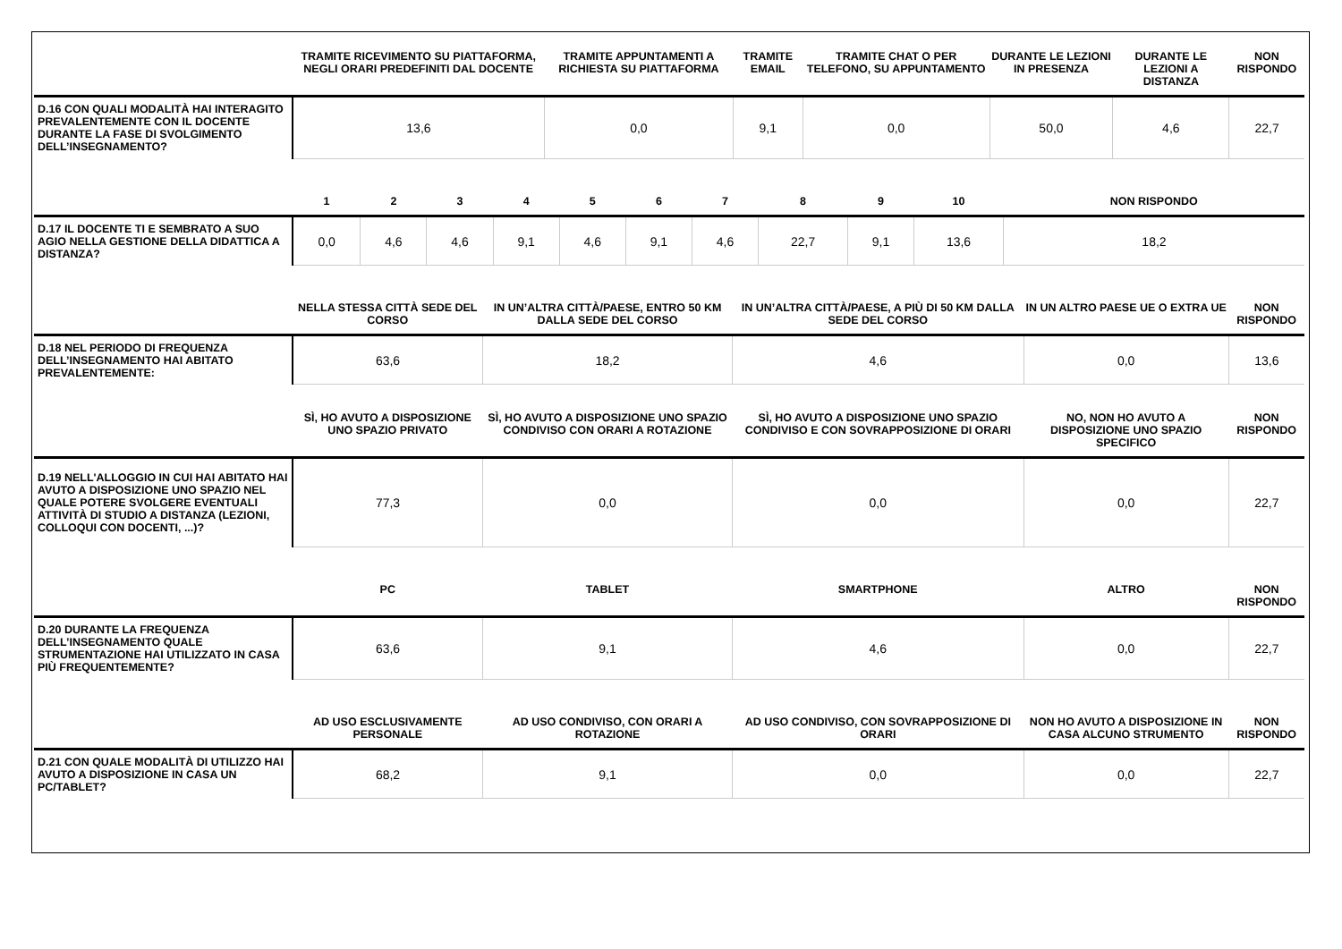| | TRAMITE RICEVIMENTO SU PIATTAFORMA, NEGLI ORARI PREDEFINITI DAL DOCENTE | TRAMITE APPUNTAMENTI A RICHIESTA SU PIATTAFORMA | TRAMITE EMAIL | TRAMITE CHAT O PER TELEFONO, SU APPUNTAMENTO | DURANTE LE LEZIONI IN PRESENZA | DURANTE LE LEZIONI A DISTANZA | NON RISPONDO |
| --- | --- | --- | --- | --- | --- | --- | --- |
| D.16 CON QUALI MODALITÀ HAI INTERAGITO PREVALENTEMENTE CON IL DOCENTE DURANTE LA FASE DI SVOLGIMENTO DELL’INSEGNAMENTO? | 13,6 | 0,0 | 9,1 | 0,0 | 50,0 | 4,6 | 22,7 |
| | 1 | 2 | 3 | 4 | 5 | 6 | 7 | 8 | 9 | 10 | NON RISPONDO |
| --- | --- | --- | --- | --- | --- | --- | --- | --- | --- | --- | --- |
| D.17 IL DOCENTE TI E SEMBRATO A SUO AGIO NELLA GESTIONE DELLA DIDATTICA A DISTANZA? | 0,0 | 4,6 | 4,6 | 9,1 | 4,6 | 9,1 | 4,6 | 22,7 | 9,1 | 13,6 | 18,2 |
| | NELLA STESSA CITTÀ SEDE DEL CORSO | IN UN’ALTRA CITTÀ/PAESE, ENTRO 50 KM DALLA SEDE DEL CORSO | IN UN’ALTRA CITTÀ/PAESE, A PIÙ DI 50 KM DALLA SEDE DEL CORSO | IN UN ALTRO PAESE UE O EXTRA UE | NON RISPONDO |
| --- | --- | --- | --- | --- | --- |
| D.18 NEL PERIODO DI FREQUENZA DELL’INSEGNAMENTO HAI ABITATO PREVALENTEMENTE: | 63,6 | 18,2 | 4,6 | 0,0 | 13,6 |
| | SÌ, HO AVUTO A DISPOSIZIONE UNO SPAZIO PRIVATO | SÌ, HO AVUTO A DISPOSIZIONE UNO SPAZIO CONDIVISO CON ORARI A ROTAZIONE | SÌ, HO AVUTO A DISPOSIZIONE UNO SPAZIO CONDIVISO E CON SOVRAPPOSIZIONE DI ORARI | NO, NON HO AVUTO A DISPOSIZIONE UNO SPAZIO SPECIFICO | NON RISPONDO |
| D.19 NELL'ALLOGGIO IN CUI HAI ABITATO HAI AVUTO A DISPOSIZIONE UNO SPAZIO NEL QUALE POTERE SVOLGERE EVENTUALI ATTIVITÀ DI STUDIO A DISTANZA (LEZIONI, COLLOQUI CON DOCENTI, ...)? | 77,3 | 0,0 | 0,0 | 0,0 | 22,7 |
| | PC | TABLET | SMARTPHONE | ALTRO | NON RISPONDO |
| D.20 DURANTE LA FREQUENZA DELL’INSEGNAMENTO QUALE STRUMENTAZIONE HAI UTILIZZATO IN CASA PIÙ FREQUENTEMENTE? | 63,6 | 9,1 | 4,6 | 0,0 | 22,7 |
| | AD USO ESCLUSIVAMENTE PERSONALE | AD USO CONDIVISO, CON ORARI A ROTAZIONE | AD USO CONDIVISO, CON SOVRAPPOSIZIONE DI ORARI | NON HO AVUTO A DISPOSIZIONE IN CASA ALCUNO STRUMENTO | NON RISPONDO |
| D.21 CON QUALE MODALITÀ DI UTILIZZO HAI AVUTO A DISPOSIZIONE IN CASA UN PC/TABLET? | 68,2 | 9,1 | 0,0 | 0,0 | 22,7 |